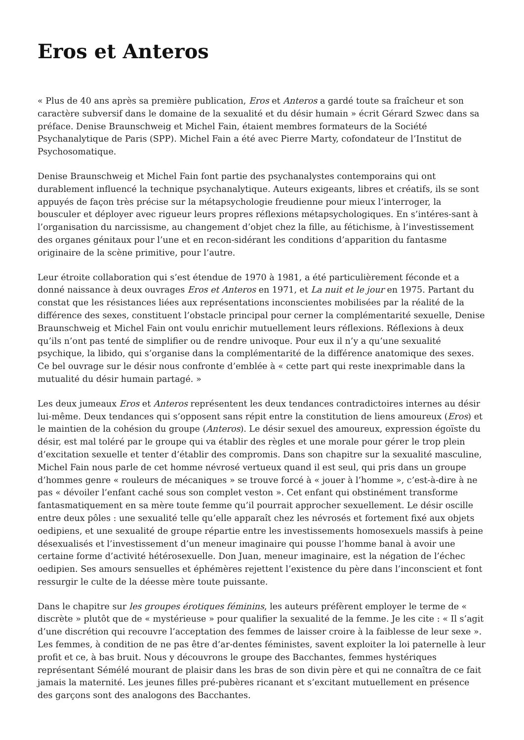Eros et Anteros
« Plus de 40 ans après sa première publication, Eros et Anteros a gardé toute sa fraîcheur et son caractère subversif dans le domaine de la sexualité et du désir humain » écrit Gérard Szwec dans sa préface. Denise Braunschweig et Michel Fain, étaient membres formateurs de la Société Psychanalytique de Paris (SPP). Michel Fain a été avec Pierre Marty, cofondateur de l’Institut de Psychosomatique.
Denise Braunschweig et Michel Fain font partie des psychanalystes contemporains qui ont durablement influencé la technique psychanalytique. Auteurs exigeants, libres et créatifs, ils se sont appuyés de façon très précise sur la métapsychologie freudienne pour mieux l’interroger, la bousculer et déployer avec rigueur leurs propres réflexions métapsychologiques. En s’intéres-sant à l’organisation du narcissisme, au changement d’objet chez la fille, au fétichisme, à l’investissement des organes génitaux pour l’une et en recon-sidérant les conditions d’apparition du fantasme originaire de la scène primitive, pour l’autre.
Leur étroite collaboration qui s’est étendue de 1970 à 1981, a été particulièrement féconde et a donné naissance à deux ouvrages Eros et Anteros en 1971, et La nuit et le jour en 1975. Partant du constat que les résistances liées aux représentations inconscientes mobilisées par la réalité de la différence des sexes, constituent l’obstacle principal pour cerner la complémentarité sexuelle, Denise Braunschweig et Michel Fain ont voulu enrichir mutuellement leurs réflexions. Réflexions à deux qu’ils n’ont pas tenté de simplifier ou de rendre univoque. Pour eux il n’y a qu’une sexualité psychique, la libido, qui s’organise dans la complémentarité de la différence anatomique des sexes. Ce bel ouvrage sur le désir nous confronte d’emblée à « cette part qui reste inexprimable dans la mutualité du désir humain partagé. »
Les deux jumeaux Eros et Anteros représentent les deux tendances contradictoires internes au désir lui-même. Deux tendances qui s’opposent sans répit entre la constitution de liens amoureux (Eros) et le maintien de la cohésion du groupe (Anteros). Le désir sexuel des amoureux, expression égoïste du désir, est mal toléré par le groupe qui va établir des règles et une morale pour gérer le trop plein d’excitation sexuelle et tenter d’établir des compromis. Dans son chapitre sur la sexualité masculine, Michel Fain nous parle de cet homme névrosé vertueux quand il est seul, qui pris dans un groupe d’hommes genre « rouleurs de mécaniques » se trouve forcé à « jouer à l’homme », c’est-à-dire à ne pas « dévoiler l’enfant caché sous son complet veston ». Cet enfant qui obstinément transforme fantasmatiquement en sa mère toute femme qu’il pourrait approcher sexuellement. Le désir oscille entre deux pôles : une sexualité telle qu’elle apparaît chez les névrosés et fortement fixé aux objets oedipiens, et une sexualité de groupe répartie entre les investissements homosexuels massifs à peine désexualisés et l’investissement d’un meneur imaginaire qui pousse l’homme banal à avoir une certaine forme d’activité hétérosexuelle. Don Juan, meneur imaginaire, est la négation de l’échec oedipien. Ses amours sensuelles et éphémères rejettent l’existence du père dans l’inconscient et font ressurgir le culte de la déesse mère toute puissante.
Dans le chapitre sur les groupes érotiques féminins, les auteurs préfèrent employer le terme de « discrète » plutôt que de « mystérieuse » pour qualifier la sexualité de la femme. Je les cite : « Il s’agit d’une discrétion qui recouvre l’acceptation des femmes de laisser croire à la faiblesse de leur sexe ». Les femmes, à condition de ne pas être d’ar-dentes féministes, savent exploiter la loi paternelle à leur profit et ce, à bas bruit. Nous y découvrons le groupe des Bacchantes, femmes hystériques représentant Sémélé mourant de plaisir dans les bras de son divin père et qui ne connaîtra de ce fait jamais la maternité. Les jeunes filles pré-pubères ricanant et s’excitant mutuellement en présence des garçons sont des analogons des Bacchantes.